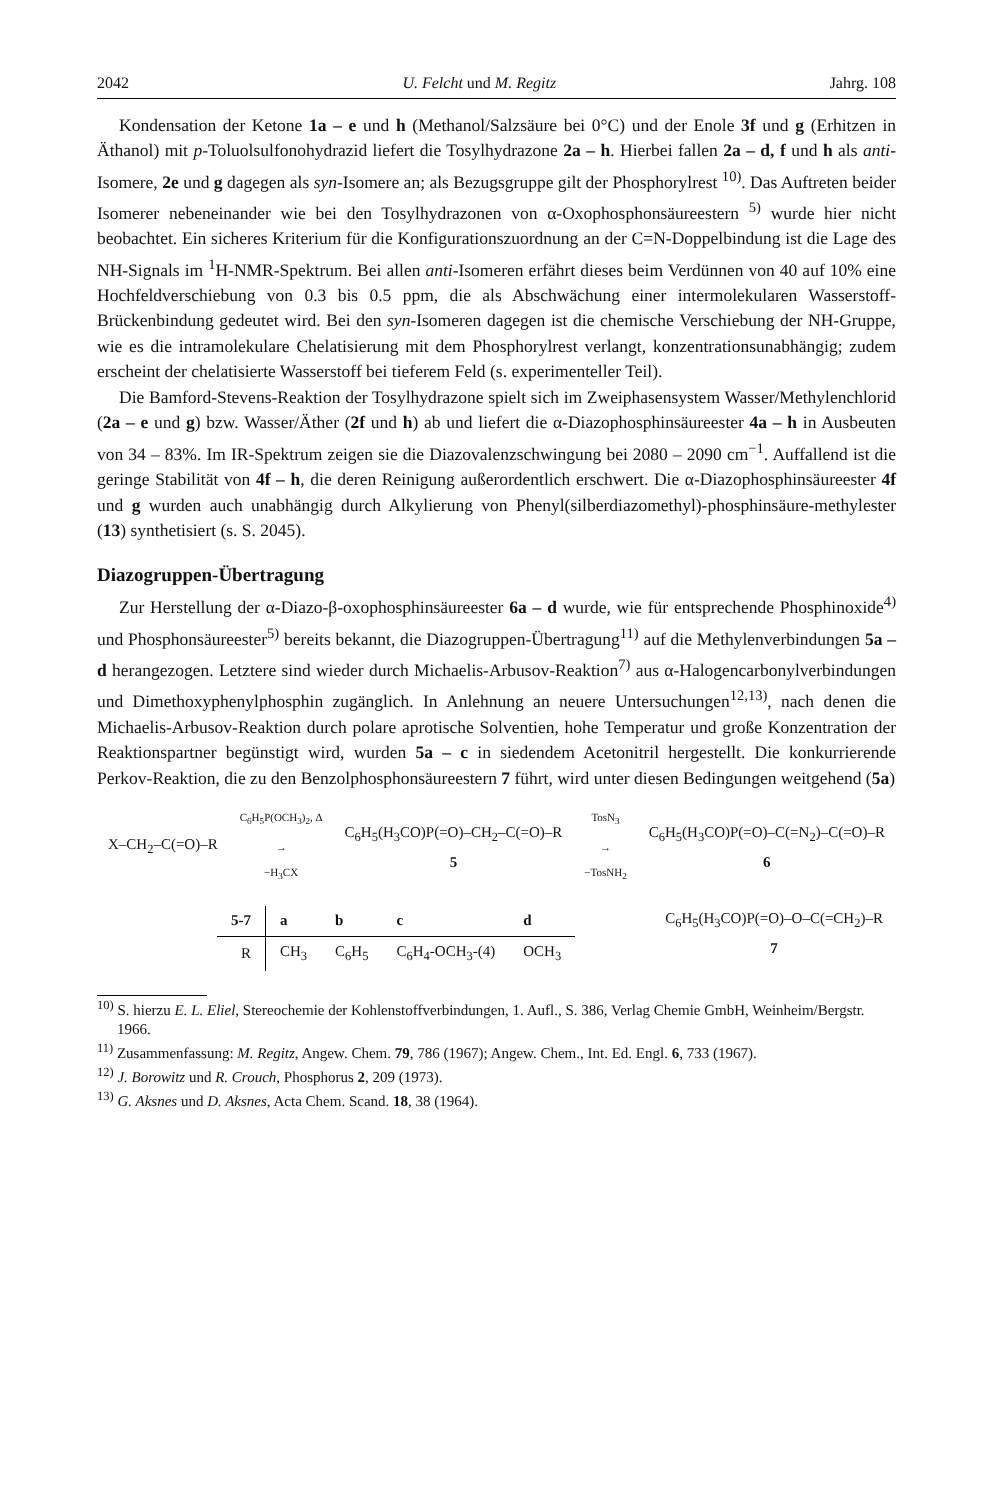2042 U. Felcht und M. Regitz Jahrg. 108
Kondensation der Ketone 1a – e und h (Methanol/Salzsäure bei 0°C) und der Enole 3f und g (Erhitzen in Äthanol) mit p-Toluolsulfonohydrazid liefert die Tosylhydrazone 2a – h. Hierbei fallen 2a – d, f und h als anti-Isomere, 2e und g dagegen als syn-Isomere an; als Bezugsgruppe gilt der Phosphorylrest <sup>10)</sup>. Das Auftreten beider Isomerer nebeneinander wie bei den Tosylhydrazonen von α-Oxophosphonsäureestern <sup>5)</sup> wurde hier nicht beobachtet. Ein sicheres Kriterium für die Konfigurationszuordnung an der C=N-Doppelbindung ist die Lage des NH-Signals im <sup>1</sup>H-NMR-Spektrum. Bei allen anti-Isomeren erfährt dieses beim Verdünnen von 40 auf 10% eine Hochfeldverschiebung von 0.3 bis 0.5 ppm, die als Abschwächung einer intermolekularen Wasserstoff-Brückenbindung gedeutet wird. Bei den syn-Isomeren dagegen ist die chemische Verschiebung der NH-Gruppe, wie es die intramolekulare Chelatisierung mit dem Phosphorylrest verlangt, konzentrationsunabhängig; zudem erscheint der chelatisierte Wasserstoff bei tieferem Feld (s. experimenteller Teil).
Die Bamford-Stevens-Reaktion der Tosylhydrazone spielt sich im Zweiphasensystem Wasser/Methylenchlorid (2a – e und g) bzw. Wasser/Äther (2f und h) ab und liefert die α-Diazophosphinsäureester 4a – h in Ausbeuten von 34 – 83%. Im IR-Spektrum zeigen sie die Diazovalenzschwingung bei 2080 – 2090 cm<sup>−1</sup>. Auffallend ist die geringe Stabilität von 4f – h, die deren Reinigung außerordentlich erschwert. Die α-Diazophosphinsäureester 4f und g wurden auch unabhängig durch Alkylierung von Phenyl(silberdiazomethyl)-phosphinsäure-methylester (13) synthetisiert (s. S. 2045).
Diazogruppen-Übertragung
Zur Herstellung der α-Diazo-β-oxophosphinsäureester 6a – d wurde, wie für entsprechende Phosphinoxide<sup>4)</sup> und Phosphonsäureester<sup>5)</sup> bereits bekannt, die Diazogruppen-Übertragung<sup>11)</sup> auf die Methylenverbindungen 5a – d herangezogen. Letztere sind wieder durch Michaelis-Arbusov-Reaktion<sup>7)</sup> aus α-Halogencarbonylverbindungen und Dimethoxyphenylphosphin zugänglich. In Anlehnung an neuere Untersuchungen<sup>12,13)</sup>, nach denen die Michaelis-Arbusov-Reaktion durch polare aprotische Solventien, hohe Temperatur und große Konzentration der Reaktionspartner begünstigt wird, wurden 5a – c in siedendem Acetonitril hergestellt. Die konkurrierende Perkov-Reaktion, die zu den Benzolphosphonsäureestern 7 führt, wird unter diesen Bedingungen weitgehend (5a)
X–CH<sub>2</sub>–C(=O)–R
C<sub>6</sub>H<sub>5</sub>P(OCH<sub>3</sub>)<sub>2</sub>, Δ
→
−H<sub>3</sub>CX
C<sub>6</sub>H<sub>5</sub>(H<sub>3</sub>CO)P(=O)–CH<sub>2</sub>–C(=O)–R
5
TosN<sub>3</sub>
→
−TosNH<sub>2</sub>
C<sub>6</sub>H<sub>5</sub>(H<sub>3</sub>CO)P(=O)–C(=N<sub>2</sub>)–C(=O)–R
6
| 5-7 | a | b | c | d |
| --- | --- | --- | --- | --- |
| R | CH<sub>3</sub> | C<sub>6</sub>H<sub>5</sub> | C<sub>6</sub>H<sub>4</sub>-OCH<sub>3</sub>-(4) | OCH<sub>3</sub> |
C<sub>6</sub>H<sub>5</sub>(H<sub>3</sub>CO)P(=O)–O–C(=CH<sub>2</sub>)–R
7
<sup>10)</sup> S. hierzu E. L. Eliel, Stereochemie der Kohlenstoffverbindungen, 1. Aufl., S. 386, Verlag Chemie GmbH, Weinheim/Bergstr. 1966.
<sup>11)</sup> Zusammenfassung: M. Regitz, Angew. Chem. 79, 786 (1967); Angew. Chem., Int. Ed. Engl. 6, 733 (1967).
<sup>12)</sup> J. Borowitz und R. Crouch, Phosphorus 2, 209 (1973).
<sup>13)</sup> G. Aksnes und D. Aksnes, Acta Chem. Scand. 18, 38 (1964).